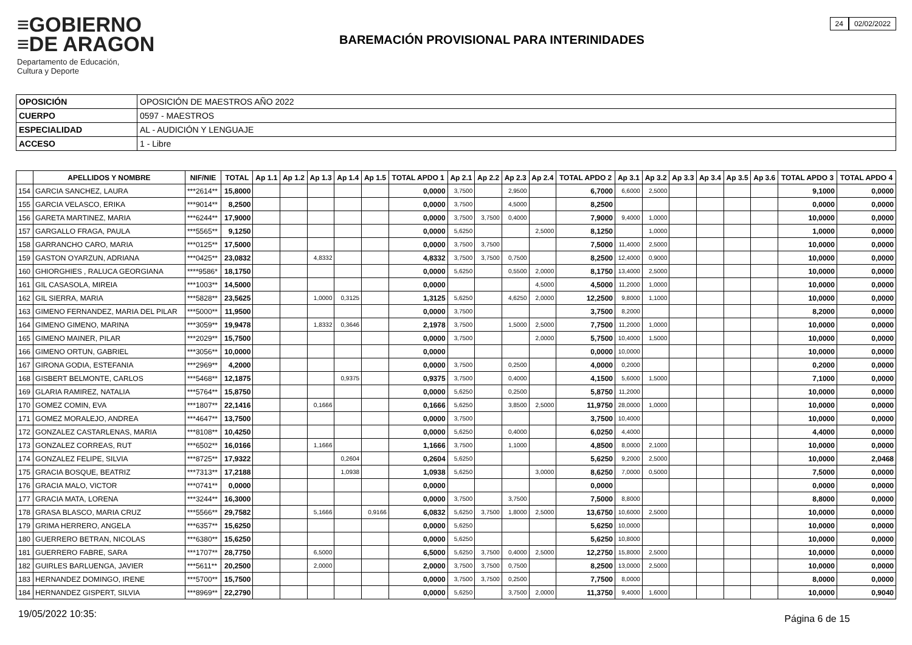≡GOBIERNO
≡DE ARAGON
Departamento de Educación,
Cultura y Deporte
24 02/02/2022
BAREMACIÓN PROVISIONAL PARA INTERINIDADES
| OPOSICIÓN | OPOSICIÓN DE MAESTROS AÑO 2022 |
| CUERPO | 0597 - MAESTROS |
| ESPECIALIDAD | AL - AUDICIÓN Y LENGUAJE |
| ACCESO | 1 - Libre |
| | APELLIDOS Y NOMBRE | NIF/NIE | TOTAL | Ap 1.1 | Ap 1.2 | Ap 1.3 | Ap 1.4 | Ap 1.5 | TOTAL APDO 1 | Ap 2.1 | Ap 2.2 | Ap 2.3 | Ap 2.4 | TOTAL APDO 2 | Ap 3.1 | Ap 3.2 | Ap 3.3 | Ap 3.4 | Ap 3.5 | Ap 3.6 | TOTAL APDO 3 | TOTAL APDO 4 |
| --- | --- | --- | --- | --- | --- | --- | --- | --- | --- | --- | --- | --- | --- | --- | --- | --- | --- | --- | --- | --- | --- | --- |
| 154 | GARCIA SANCHEZ, LAURA | ***2614** | 15,8000 | | | | | | 0,0000 | 3,7500 | | 2,9500 | | 6,7000 | 6,6000 | 2,5000 | | | | | 9,1000 | 0,0000 |
| 155 | GARCIA VELASCO, ERIKA | ***9014** | 8,2500 | | | | | | 0,0000 | 3,7500 | | 4,5000 | | 8,2500 | | | | | | | 0,0000 | 0,0000 |
| 156 | GARETA MARTINEZ, MARIA | ***6244** | 17,9000 | | | | | | 0,0000 | 3,7500 | 3,7500 | 0,4000 | | 7,9000 | 9,4000 | 1,0000 | | | | | 10,0000 | 0,0000 |
| 157 | GARGALLO FRAGA, PAULA | ***5565** | 9,1250 | | | | | | 0,0000 | 5,6250 | | | 2,5000 | 8,1250 | | 1,0000 | | | | | 1,0000 | 0,0000 |
| 158 | GARRANCHO CARO, MARIA | ***0125** | 17,5000 | | | | | | 0,0000 | 3,7500 | 3,7500 | | | 7,5000 | 11,4000 | 2,5000 | | | | | 10,0000 | 0,0000 |
| 159 | GASTON OYARZUN, ADRIANA | ***0425** | 23,0832 | | | 4,8332 | | | 4,8332 | 3,7500 | 3,7500 | 0,7500 | | 8,2500 | 12,4000 | 0,9000 | | | | | 10,0000 | 0,0000 |
| 160 | GHIORGHIES , RALUCA GEORGIANA | ****9586* | 18,1750 | | | | | | 0,0000 | 5,6250 | | 0,5500 | 2,0000 | 8,1750 | 13,4000 | 2,5000 | | | | | 10,0000 | 0,0000 |
| 161 | GIL CASASOLA, MIREIA | ***1003** | 14,5000 | | | | | | 0,0000 | | | | 4,5000 | 4,5000 | 11,2000 | 1,0000 | | | | | 10,0000 | 0,0000 |
| 162 | GIL SIERRA, MARIA | ***5828** | 23,5625 | | | 1,0000 | 0,3125 | | 1,3125 | 5,6250 | | 4,6250 | 2,0000 | 12,2500 | 9,8000 | 1,1000 | | | | | 10,0000 | 0,0000 |
| 163 | GIMENO FERNANDEZ, MARIA DEL PILAR | ***5000** | 11,9500 | | | | | | 0,0000 | 3,7500 | | | | 3,7500 | 8,2000 | | | | | | 8,2000 | 0,0000 |
| 164 | GIMENO GIMENO, MARINA | ***3059** | 19,9478 | | | 1,8332 | 0,3646 | | 2,1978 | 3,7500 | | 1,5000 | 2,5000 | 7,7500 | 11,2000 | 1,0000 | | | | | 10,0000 | 0,0000 |
| 165 | GIMENO MAINER, PILAR | ***2029** | 15,7500 | | | | | | 0,0000 | 3,7500 | | | 2,0000 | 5,7500 | 10,4000 | 1,5000 | | | | | 10,0000 | 0,0000 |
| 166 | GIMENO ORTUN, GABRIEL | ***3056** | 10,0000 | | | | | | 0,0000 | | | | | 0,0000 | 10,0000 | | | | | | 10,0000 | 0,0000 |
| 167 | GIRONA GODIA, ESTEFANIA | ***2969** | 4,2000 | | | | | | 0,0000 | 3,7500 | | 0,2500 | | 4,0000 | 0,2000 | | | | | | 0,2000 | 0,0000 |
| 168 | GISBERT BELMONTE, CARLOS | ***5468** | 12,1875 | | | | 0,9375 | | 0,9375 | 3,7500 | | 0,4000 | | 4,1500 | 5,6000 | 1,5000 | | | | | 7,1000 | 0,0000 |
| 169 | GLARIA RAMIREZ, NATALIA | ***5764** | 15,8750 | | | | | | 0,0000 | 5,6250 | | 0,2500 | | 5,8750 | 11,2000 | | | | | | 10,0000 | 0,0000 |
| 170 | GOMEZ COMIN, EVA | ***1807** | 22,1416 | | | 0,1666 | | | 0,1666 | 5,6250 | | 3,8500 | 2,5000 | 11,9750 | 28,0000 | 1,0000 | | | | | 10,0000 | 0,0000 |
| 171 | GOMEZ MORALEJO, ANDREA | ***4647** | 13,7500 | | | | | | 0,0000 | 3,7500 | | | | 3,7500 | 10,4000 | | | | | | 10,0000 | 0,0000 |
| 172 | GONZALEZ CASTARLENAS, MARIA | ***8108** | 10,4250 | | | | | | 0,0000 | 5,6250 | | 0,4000 | | 6,0250 | 4,4000 | | | | | | 4,4000 | 0,0000 |
| 173 | GONZALEZ CORREAS, RUT | ***6502** | 16,0166 | | | 1,1666 | | | 1,1666 | 3,7500 | | 1,1000 | | 4,8500 | 8,0000 | 2,1000 | | | | | 10,0000 | 0,0000 |
| 174 | GONZALEZ FELIPE, SILVIA | ***8725** | 17,9322 | | | | 0,2604 | | 0,2604 | 5,6250 | | | | 5,6250 | 9,2000 | 2,5000 | | | | | 10,0000 | 2,0468 |
| 175 | GRACIA BOSQUE, BEATRIZ | ***7313** | 17,2188 | | | | 1,0938 | | 1,0938 | 5,6250 | | | 3,0000 | 8,6250 | 7,0000 | 0,5000 | | | | | 7,5000 | 0,0000 |
| 176 | GRACIA MALO, VICTOR | ***0741** | 0,0000 | | | | | | 0,0000 | | | | | 0,0000 | | | | | | | 0,0000 | 0,0000 |
| 177 | GRACIA MATA, LORENA | ***3244** | 16,3000 | | | | | | 0,0000 | 3,7500 | | 3,7500 | | 7,5000 | 8,8000 | | | | | | 8,8000 | 0,0000 |
| 178 | GRASA BLASCO, MARIA CRUZ | ***5566** | 29,7582 | | | 5,1666 | | 0,9166 | 6,0832 | 5,6250 | 3,7500 | 1,8000 | 2,5000 | 13,6750 | 10,6000 | 2,5000 | | | | | 10,0000 | 0,0000 |
| 179 | GRIMA HERRERO, ANGELA | ***6357** | 15,6250 | | | | | | 0,0000 | 5,6250 | | | | 5,6250 | 10,0000 | | | | | | 10,0000 | 0,0000 |
| 180 | GUERRERO BETRAN, NICOLAS | ***6380** | 15,6250 | | | | | | 0,0000 | 5,6250 | | | | 5,6250 | 10,8000 | | | | | | 10,0000 | 0,0000 |
| 181 | GUERRERO FABRE, SARA | ***1707** | 28,7750 | | | 6,5000 | | | 6,5000 | 5,6250 | 3,7500 | 0,4000 | 2,5000 | 12,2750 | 15,8000 | 2,5000 | | | | | 10,0000 | 0,0000 |
| 182 | GUIRLES BARLUENGA, JAVIER | ***5611** | 20,2500 | | | 2,0000 | | | 2,0000 | 3,7500 | 3,7500 | 0,7500 | | 8,2500 | 13,0000 | 2,5000 | | | | | 10,0000 | 0,0000 |
| 183 | HERNANDEZ DOMINGO, IRENE | ***5700** | 15,7500 | | | | | | 0,0000 | 3,7500 | 3,7500 | 0,2500 | | 7,7500 | 8,0000 | | | | | | 8,0000 | 0,0000 |
| 184 | HERNANDEZ GISPERT, SILVIA | ***8969** | 22,2790 | | | | | | 0,0000 | 5,6250 | | 3,7500 | 2,0000 | 11,3750 | 9,4000 | 1,6000 | | | | | 10,0000 | 0,9040 |
19/05/2022 10:35: Página 6 de 15